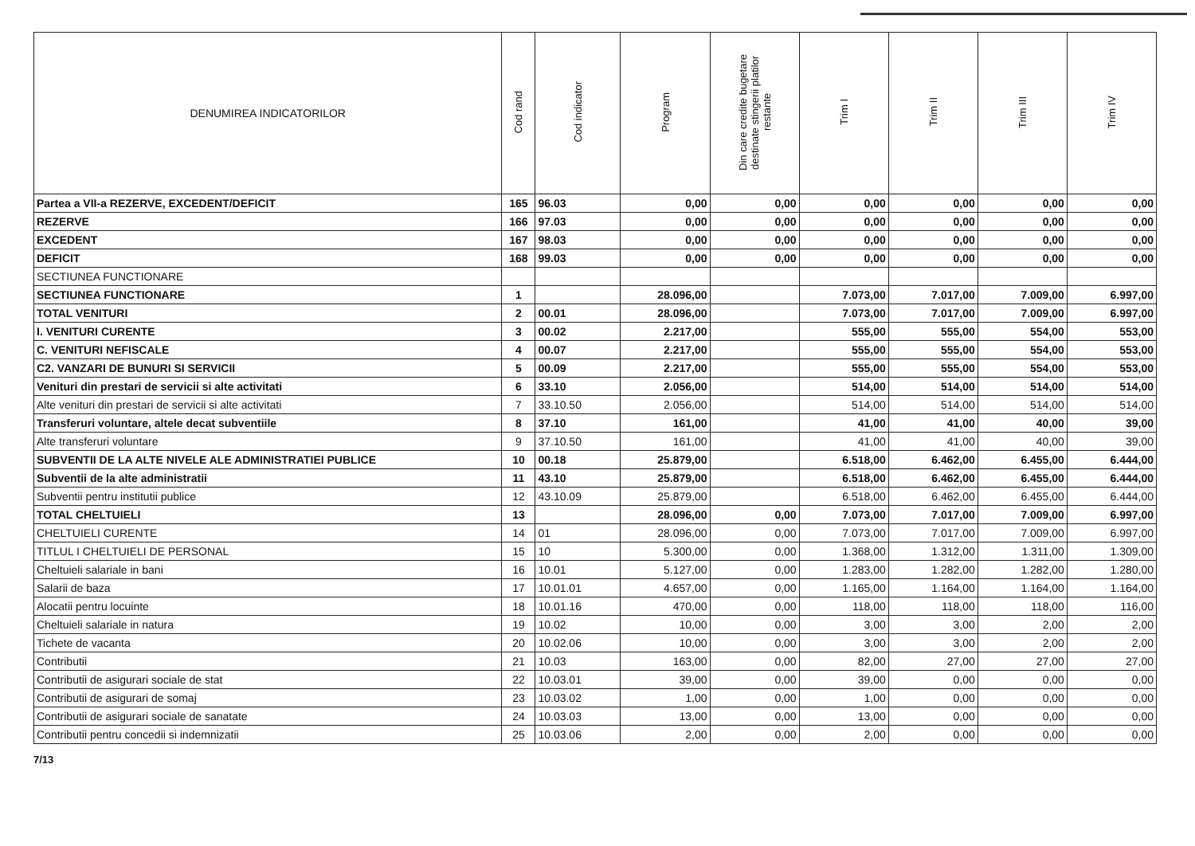| DENUMIREA INDICATORILOR | Cod rand | Cod indicator | Program | Din care credite bugetare destinate stingerii platilor restante | Trim I | Trim II | Trim III | Trim IV |
| --- | --- | --- | --- | --- | --- | --- | --- | --- |
| Partea a VII-a REZERVE, EXCEDENT/DEFICIT | 165 | 96.03 | 0,00 | 0,00 | 0,00 | 0,00 | 0,00 | 0,00 |
| REZERVE | 166 | 97.03 | 0,00 | 0,00 | 0,00 | 0,00 | 0,00 | 0,00 |
| EXCEDENT | 167 | 98.03 | 0,00 | 0,00 | 0,00 | 0,00 | 0,00 | 0,00 |
| DEFICIT | 168 | 99.03 | 0,00 | 0,00 | 0,00 | 0,00 | 0,00 | 0,00 |
| SECTIUNEA FUNCTIONARE | | | | | | | | |
| SECTIUNEA FUNCTIONARE | 1 | | 28.096,00 | | 7.073,00 | 7.017,00 | 7.009,00 | 6.997,00 |
| TOTAL VENITURI | 2 | 00.01 | 28.096,00 | | 7.073,00 | 7.017,00 | 7.009,00 | 6.997,00 |
| I. VENITURI CURENTE | 3 | 00.02 | 2.217,00 | | 555,00 | 555,00 | 554,00 | 553,00 |
| C. VENITURI NEFISCALE | 4 | 00.07 | 2.217,00 | | 555,00 | 555,00 | 554,00 | 553,00 |
| C2. VANZARI DE BUNURI SI SERVICII | 5 | 00.09 | 2.217,00 | | 555,00 | 555,00 | 554,00 | 553,00 |
| Venituri din prestari de servicii si alte activitati | 6 | 33.10 | 2.056,00 | | 514,00 | 514,00 | 514,00 | 514,00 |
| Alte venituri din prestari de servicii si alte activitati | 7 | 33.10.50 | 2.056,00 | | 514,00 | 514,00 | 514,00 | 514,00 |
| Transferuri voluntare, altele decat subventiile | 8 | 37.10 | 161,00 | | 41,00 | 41,00 | 40,00 | 39,00 |
| Alte transferuri voluntare | 9 | 37.10.50 | 161,00 | | 41,00 | 41,00 | 40,00 | 39,00 |
| SUBVENTII DE LA ALTE NIVELE ALE ADMINISTRATIEI PUBLICE | 10 | 00.18 | 25.879,00 | | 6.518,00 | 6.462,00 | 6.455,00 | 6.444,00 |
| Subventii de la alte administratii | 11 | 43.10 | 25.879,00 | | 6.518,00 | 6.462,00 | 6.455,00 | 6.444,00 |
| Subventii pentru institutii publice | 12 | 43.10.09 | 25.879,00 | | 6.518,00 | 6.462,00 | 6.455,00 | 6.444,00 |
| TOTAL CHELTUIELI | 13 | | 28.096,00 | 0,00 | 7.073,00 | 7.017,00 | 7.009,00 | 6.997,00 |
| CHELTUIELI CURENTE | 14 | 01 | 28.096,00 | 0,00 | 7.073,00 | 7.017,00 | 7.009,00 | 6.997,00 |
| TITLUL I CHELTUIELI DE PERSONAL | 15 | 10 | 5.300,00 | 0,00 | 1.368,00 | 1.312,00 | 1.311,00 | 1.309,00 |
| Cheltuieli salariale in bani | 16 | 10.01 | 5.127,00 | 0,00 | 1.283,00 | 1.282,00 | 1.282,00 | 1.280,00 |
| Salarii de baza | 17 | 10.01.01 | 4.657,00 | 0,00 | 1.165,00 | 1.164,00 | 1.164,00 | 1.164,00 |
| Alocatii pentru locuinte | 18 | 10.01.16 | 470,00 | 0,00 | 118,00 | 118,00 | 118,00 | 116,00 |
| Cheltuieli salariale in natura | 19 | 10.02 | 10,00 | 0,00 | 3,00 | 3,00 | 2,00 | 2,00 |
| Tichete de vacanta | 20 | 10.02.06 | 10,00 | 0,00 | 3,00 | 3,00 | 2,00 | 2,00 |
| Contributii | 21 | 10.03 | 163,00 | 0,00 | 82,00 | 27,00 | 27,00 | 27,00 |
| Contributii de asigurari sociale de stat | 22 | 10.03.01 | 39,00 | 0,00 | 39,00 | 0,00 | 0,00 | 0,00 |
| Contributii de asigurari de somaj | 23 | 10.03.02 | 1,00 | 0,00 | 1,00 | 0,00 | 0,00 | 0,00 |
| Contributii de asigurari sociale de sanatate | 24 | 10.03.03 | 13,00 | 0,00 | 13,00 | 0,00 | 0,00 | 0,00 |
| Contributii pentru concedii si indemnizatii | 25 | 10.03.06 | 2,00 | 0,00 | 2,00 | 0,00 | 0,00 | 0,00 |
7/13